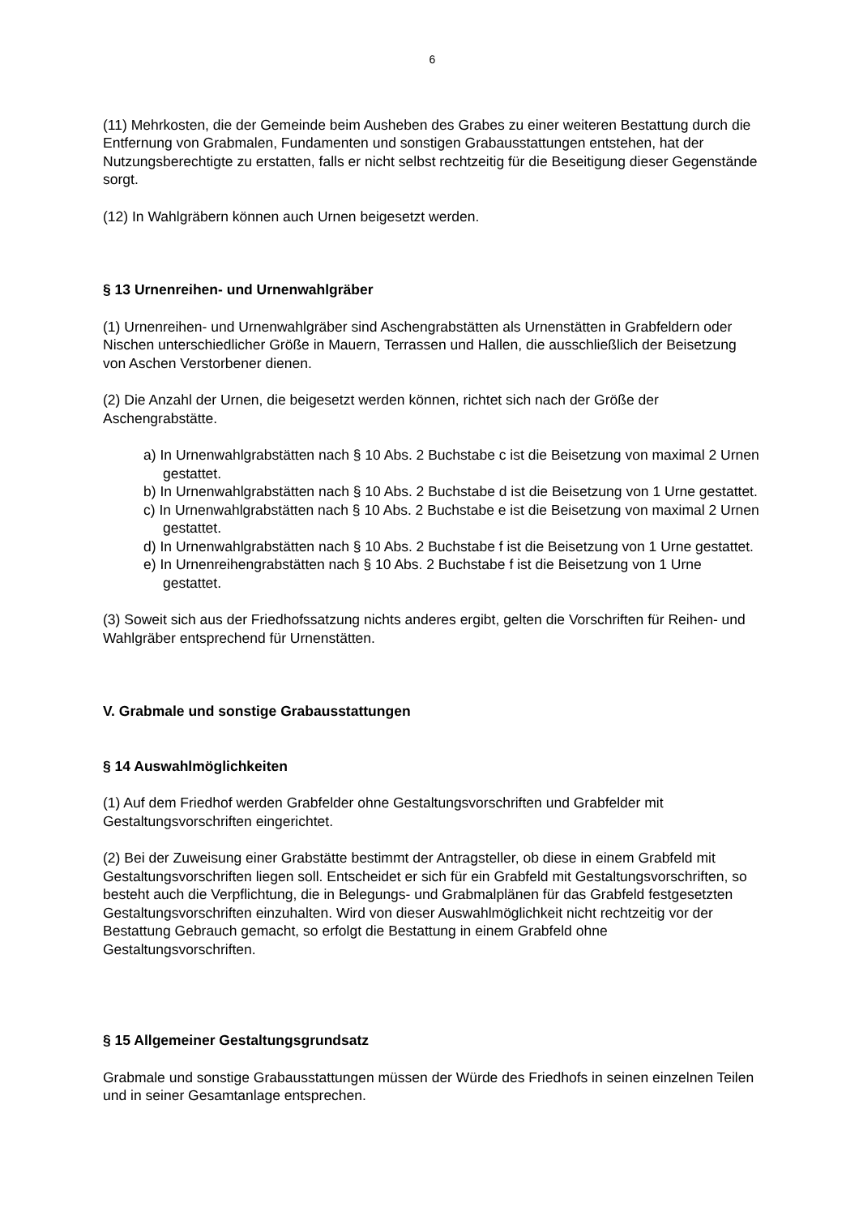6
(11) Mehrkosten, die der Gemeinde beim Ausheben des Grabes zu einer weiteren Bestattung durch die Entfernung von Grabmalen, Fundamenten und sonstigen Grabausstattungen entstehen, hat der Nutzungsberechtigte zu erstatten, falls er nicht selbst rechtzeitig für die Beseitigung dieser Gegenstände sorgt.
(12) In Wahlgräbern können auch Urnen beigesetzt werden.
§ 13 Urnenreihen- und Urnenwahlgräber
(1) Urnenreihen- und Urnenwahlgräber sind Aschengrabstätten als Urnenstätten in Grabfeldern oder Nischen unterschiedlicher Größe in Mauern, Terrassen und Hallen, die ausschließlich der Beisetzung von Aschen Verstorbener dienen.
(2) Die Anzahl der Urnen, die beigesetzt werden können, richtet sich nach der Größe der Aschengrabstätte.
a) In Urnenwahlgrabstätten nach § 10 Abs. 2 Buchstabe c ist die Beisetzung von maximal 2 Urnen gestattet.
b) In Urnenwahlgrabstätten nach § 10 Abs. 2 Buchstabe d ist die Beisetzung von 1 Urne gestattet.
c) In Urnenwahlgrabstätten nach § 10 Abs. 2 Buchstabe e ist die Beisetzung von maximal 2 Urnen gestattet.
d) In Urnenwahlgrabstätten nach § 10 Abs. 2 Buchstabe f ist die Beisetzung von 1 Urne gestattet.
e) In Urnenreihengrabstätten nach § 10 Abs. 2 Buchstabe f ist die Beisetzung von 1 Urne gestattet.
(3) Soweit sich aus der Friedhofssatzung nichts anderes ergibt, gelten die Vorschriften für Reihen- und Wahlgräber entsprechend für Urnenstätten.
V. Grabmale und sonstige Grabausstattungen
§ 14 Auswahlmöglichkeiten
(1) Auf dem Friedhof werden Grabfelder ohne Gestaltungsvorschriften und Grabfelder mit Gestaltungsvorschriften eingerichtet.
(2) Bei der Zuweisung einer Grabstätte bestimmt der Antragsteller, ob diese in einem Grabfeld mit Gestaltungsvorschriften liegen soll. Entscheidet er sich für ein Grabfeld mit Gestaltungsvorschriften, so besteht auch die Verpflichtung, die in Belegungs- und Grabmalplänen für das Grabfeld festgesetzten Gestaltungsvorschriften einzuhalten. Wird von dieser Auswahlmöglichkeit nicht rechtzeitig vor der Bestattung Gebrauch gemacht, so erfolgt die Bestattung in einem Grabfeld ohne Gestaltungsvorschriften.
§ 15 Allgemeiner Gestaltungsgrundsatz
Grabmale und sonstige Grabausstattungen müssen der Würde des Friedhofs in seinen einzelnen Teilen und in seiner Gesamtanlage entsprechen.